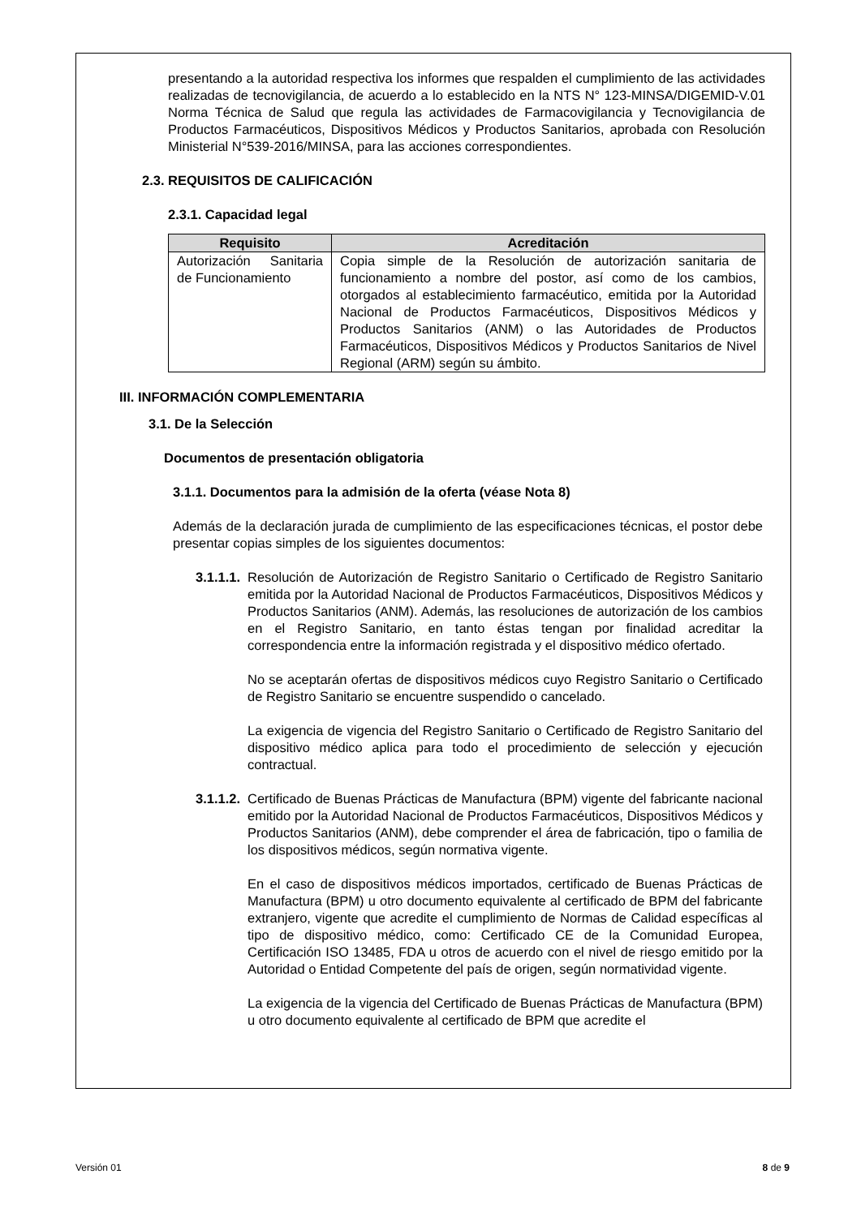presentando a la autoridad respectiva los informes que respalden el cumplimiento de las actividades realizadas de tecnovigilancia, de acuerdo a lo establecido en la NTS N° 123-MINSA/DIGEMID-V.01 Norma Técnica de Salud que regula las actividades de Farmacovigilancia y Tecnovigilancia de Productos Farmacéuticos, Dispositivos Médicos y Productos Sanitarios, aprobada con Resolución Ministerial N°539-2016/MINSA, para las acciones correspondientes.
2.3. REQUISITOS DE CALIFICACIÓN
2.3.1. Capacidad legal
| Requisito | Acreditación |
| --- | --- |
| Autorización Sanitaria de Funcionamiento | Copia simple de la Resolución de autorización sanitaria de funcionamiento a nombre del postor, así como de los cambios, otorgados al establecimiento farmacéutico, emitida por la Autoridad Nacional de Productos Farmacéuticos, Dispositivos Médicos y Productos Sanitarios (ANM) o las Autoridades de Productos Farmacéuticos, Dispositivos Médicos y Productos Sanitarios de Nivel Regional (ARM) según su ámbito. |
III. INFORMACIÓN COMPLEMENTARIA
3.1. De la Selección
Documentos de presentación obligatoria
3.1.1. Documentos para la admisión de la oferta (véase Nota 8)
Además de la declaración jurada de cumplimiento de las especificaciones técnicas, el postor debe presentar copias simples de los siguientes documentos:
3.1.1.1.
Resolución de Autorización de Registro Sanitario o Certificado de Registro Sanitario emitida por la Autoridad Nacional de Productos Farmacéuticos, Dispositivos Médicos y Productos Sanitarios (ANM). Además, las resoluciones de autorización de los cambios en el Registro Sanitario, en tanto éstas tengan por finalidad acreditar la correspondencia entre la información registrada y el dispositivo médico ofertado.
No se aceptarán ofertas de dispositivos médicos cuyo Registro Sanitario o Certificado de Registro Sanitario se encuentre suspendido o cancelado.
La exigencia de vigencia del Registro Sanitario o Certificado de Registro Sanitario del dispositivo médico aplica para todo el procedimiento de selección y ejecución contractual.
3.1.1.2.
Certificado de Buenas Prácticas de Manufactura (BPM) vigente del fabricante nacional emitido por la Autoridad Nacional de Productos Farmacéuticos, Dispositivos Médicos y Productos Sanitarios (ANM), debe comprender el área de fabricación, tipo o familia de los dispositivos médicos, según normativa vigente.
En el caso de dispositivos médicos importados, certificado de Buenas Prácticas de Manufactura (BPM) u otro documento equivalente al certificado de BPM del fabricante extranjero, vigente que acredite el cumplimiento de Normas de Calidad específicas al tipo de dispositivo médico, como: Certificado CE de la Comunidad Europea, Certificación ISO 13485, FDA u otros de acuerdo con el nivel de riesgo emitido por la Autoridad o Entidad Competente del país de origen, según normatividad vigente.
La exigencia de la vigencia del Certificado de Buenas Prácticas de Manufactura (BPM) u otro documento equivalente al certificado de BPM que acredite el
Versión 01 8 de 9